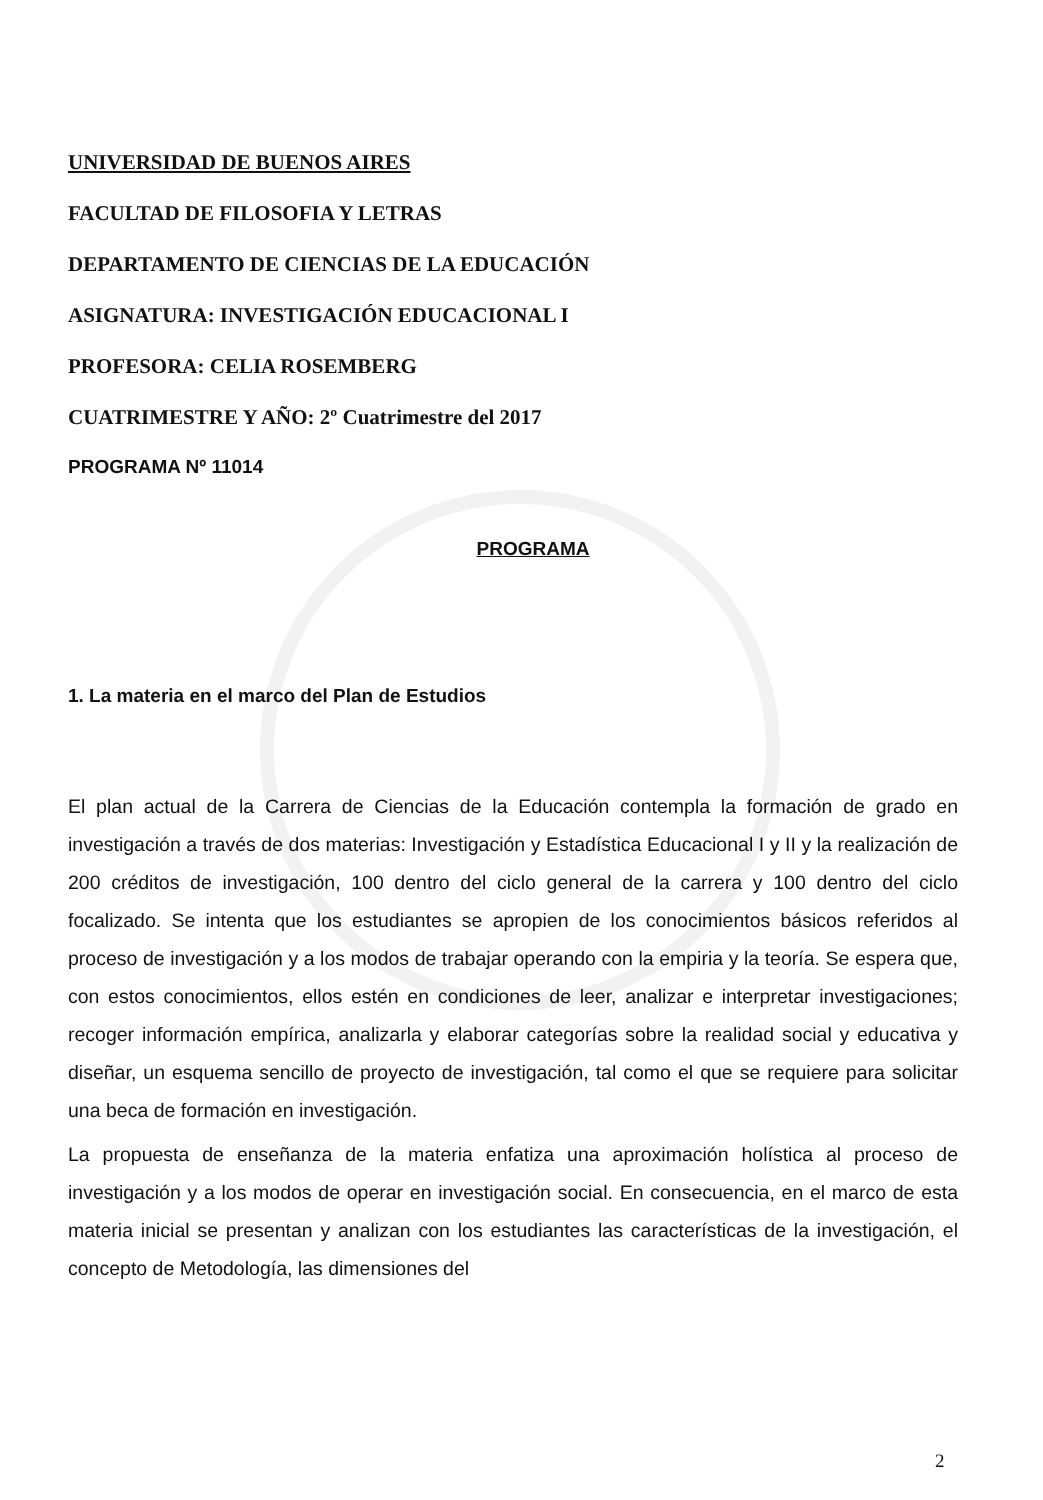UNIVERSIDAD DE BUENOS AIRES
FACULTAD DE FILOSOFIA Y LETRAS
DEPARTAMENTO DE CIENCIAS DE LA EDUCACIÓN
ASIGNATURA: INVESTIGACIÓN EDUCACIONAL I
PROFESORA: CELIA ROSEMBERG
CUATRIMESTRE Y AÑO: 2º Cuatrimestre del 2017
PROGRAMA Nº 11014
PROGRAMA
1. La materia en el marco del Plan de Estudios
El plan actual de la Carrera de Ciencias de la Educación contempla la formación de grado en investigación a través de dos materias: Investigación y Estadística Educacional I y II y la realización de 200 créditos de investigación, 100 dentro del ciclo general de la carrera y 100 dentro del ciclo focalizado. Se intenta que los estudiantes se apropien de los conocimientos básicos referidos al proceso de investigación y a los modos de trabajar operando con la empiria y la teoría. Se espera que, con estos conocimientos, ellos estén en condiciones de leer, analizar e interpretar investigaciones; recoger información empírica, analizarla y elaborar categorías sobre la realidad social y educativa y diseñar, un esquema sencillo de proyecto de investigación, tal como el que se requiere para solicitar una beca de formación en investigación.
La propuesta de enseñanza de la materia enfatiza una aproximación holística al proceso de investigación y a los modos de operar en investigación social. En consecuencia, en el marco de esta materia inicial se presentan y analizan con los estudiantes las características de la investigación, el concepto de Metodología, las dimensiones del
2